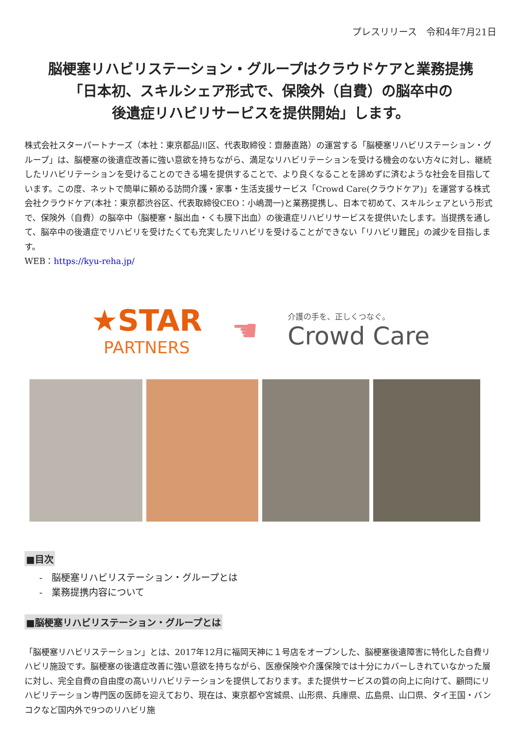プレスリリース　令和4年7月21日
脳梗塞リハビリステーション・グループはクラウドケアと業務提携
「日本初、スキルシェア形式で、保険外（自費）の脳卒中の
後遺症リハビリサービスを提供開始」します。
株式会社スターパートナーズ（本社：東京都品川区、代表取締役：齋藤直路）の運営する「脳梗塞リハビリステーション・グループ」は、脳梗塞の後遺症改善に強い意欲を持ちながら、満足なリハビリテーションを受ける機会のない方々に対し、継続したリハビリテーションを受けることのできる場を提供することで、より良くなることを諦めずに済むような社会を目指しています。この度、ネットで簡単に頼める訪問介護・家事・生活支援サービス「Crowd Care(クラウドケア)」を運営する株式会社クラウドケア(本社：東京都渋谷区、代表取締役CEO：小嶋潤一)と業務提携し、日本で初めて、スキルシェアという形式で、保険外（自費）の脳卒中（脳梗塞・脳出血・くも膜下出血）の後遺症リハビリサービスを提供いたします。当提携を通して、脳卒中の後遺症でリハビリを受けたくても充実したリハビリを受けることができない「リハビリ難民」の減少を目指します。
WEB：https://kyu-reha.jp/
★STAR
PARTNERS
☚
介護の手を、正しくつなぐ。
Crowd Care
■目次
-　脳梗塞リハビリステーション・グループとは
-　業務提携内容について
■脳梗塞リハビリステーション・グループとは
「脳梗塞リハビリステーション」とは、2017年12月に福岡天神に１号店をオープンした、脳梗塞後遺障害に特化した自費リハビリ施設です。脳梗塞の後遺症改善に強い意欲を持ちながら、医療保険や介護保険では十分にカバーしきれていなかった層に対し、完全自費の自由度の高いリハビリテーションを提供しております。また提供サービスの質の向上に向けて、顧問にリハビリテーション専門医の医師を迎えており、現在は、東京都や宮城県、山形県、兵庫県、広島県、山口県、タイ王国・バンコクなど国内外で9つのリハビリ施